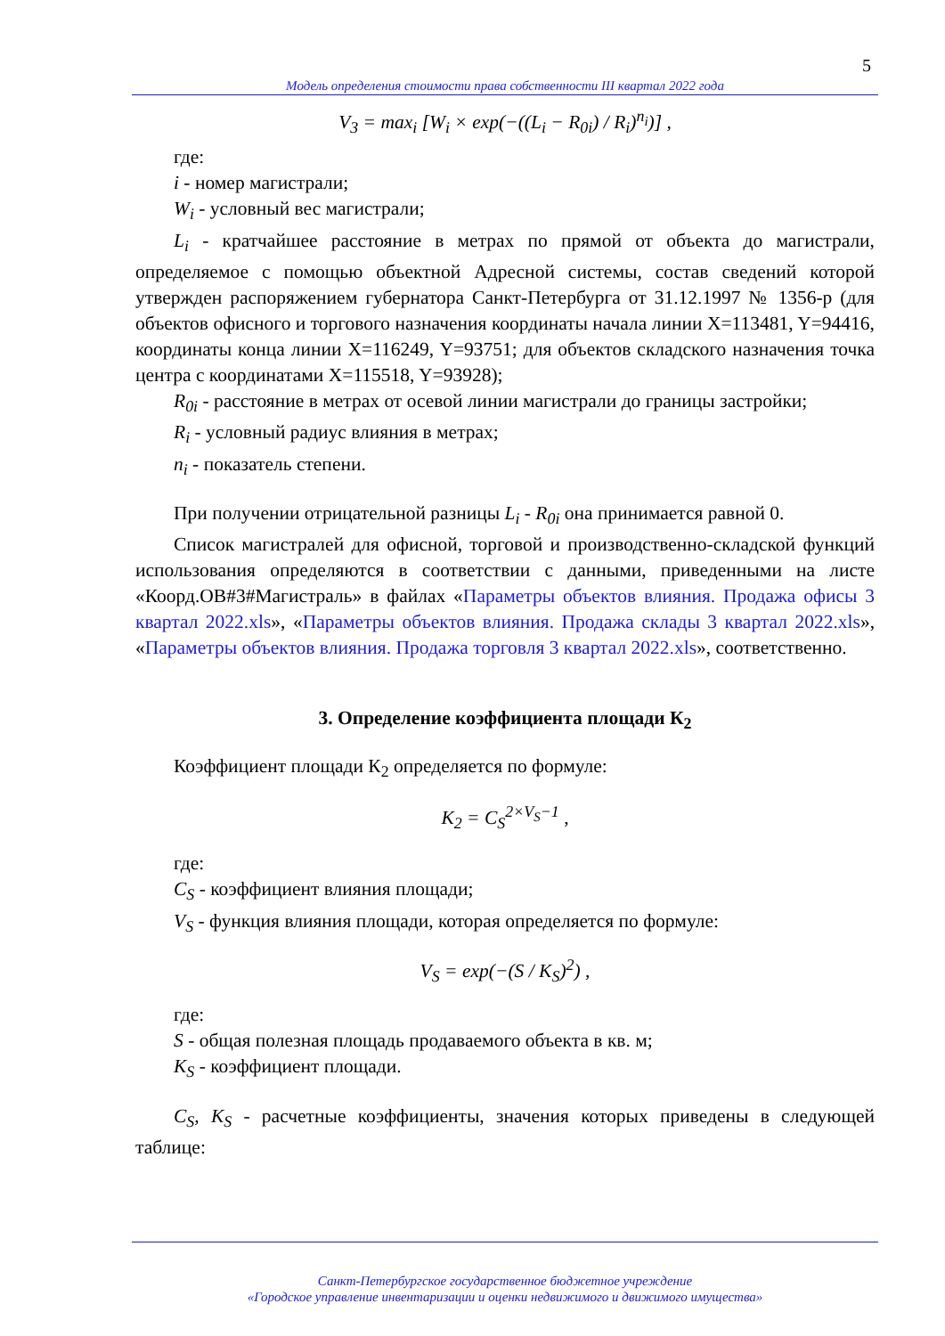5
Модель определения стоимости права собственности III квартал 2022 года
V<sub>3</sub> = max<sub>i</sub> [W<sub>i</sub> × exp(−((L<sub>i</sub> − R<sub>0i</sub>) / R<sub>i</sub>)<sup>n<sub>i</sub></sup>)] ,
где:
i - номер магистрали;
W<sub>i</sub> - условный вес магистрали;
L<sub>i</sub> - кратчайшее расстояние в метрах по прямой от объекта до магистрали, определяемое с помощью объектной Адресной системы, состав сведений которой утвержден распоряжением губернатора Санкт-Петербурга от 31.12.1997 № 1356-р (для объектов офисного и торгового назначения координаты начала линии X=113481, Y=94416, координаты конца линии X=116249, Y=93751; для объектов складского назначения точка центра с координатами X=115518, Y=93928);
R<sub>0i</sub> - расстояние в метрах от осевой линии магистрали до границы застройки;
R<sub>i</sub> - условный радиус влияния в метрах;
n<sub>i</sub> - показатель степени.
При получении отрицательной разницы L<sub>i</sub> - R<sub>0i</sub> она принимается равной 0.
Список магистралей для офисной, торговой и производственно-складской функций использования определяются в соответствии с данными, приведенными на листе «Коорд.ОВ#3#Магистраль» в файлах «Параметры объектов влияния. Продажа офисы 3 квартал 2022.xls», «Параметры объектов влияния. Продажа склады 3 квартал 2022.xls», «Параметры объектов влияния. Продажа торговля 3 квартал 2022.xls», соответственно.
3. Определение коэффициента площади К<sub>2</sub>
Коэффициент площади К<sub>2</sub> определяется по формуле:
K<sub>2</sub> = C<sub>S</sub><sup>2×V<sub>S</sub>−1</sup> ,
где:
C<sub>S</sub> - коэффициент влияния площади;
V<sub>S</sub> - функция влияния площади, которая определяется по формуле:
V<sub>S</sub> = exp(−(S / K<sub>S</sub>)<sup>2</sup>) ,
где:
S - общая полезная площадь продаваемого объекта в кв. м;
K<sub>S</sub> - коэффициент площади.
C<sub>S</sub>, K<sub>S</sub> - расчетные коэффициенты, значения которых приведены в следующей таблице:
Санкт-Петербургское государственное бюджетное учреждение
«Городское управление инвентаризации и оценки недвижимого и движимого имущества»